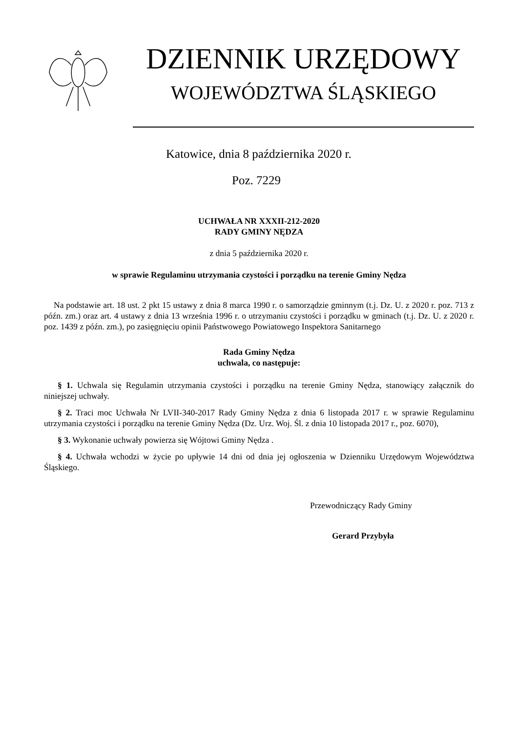DZIENNIK URZĘDOWY
WOJEWÓDZTWA ŚLĄSKIEGO
Katowice, dnia 8 października 2020 r.
Poz. 7229
UCHWAŁA NR XXXII-212-2020
RADY GMINY NĘDZA
z dnia 5 października 2020 r.
w sprawie Regulaminu utrzymania czystości i porządku na terenie Gminy Nędza
Na podstawie art. 18 ust. 2 pkt 15 ustawy z dnia 8 marca 1990 r. o samorządzie gminnym (t.j. Dz. U. z 2020 r. poz. 713 z późn. zm.) oraz art. 4 ustawy z dnia 13 września 1996 r. o utrzymaniu czystości i porządku w gminach (t.j. Dz. U. z 2020 r. poz. 1439 z późn. zm.), po zasięgnięciu opinii Państwowego Powiatowego Inspektora Sanitarnego
Rada Gminy Nędza
uchwala, co następuje:
§ 1. Uchwala się Regulamin utrzymania czystości i porządku na terenie Gminy Nędza, stanowiący załącznik do niniejszej uchwały.
§ 2. Traci moc Uchwała Nr LVII-340-2017 Rady Gminy Nędza z dnia 6 listopada 2017 r. w sprawie Regulaminu utrzymania czystości i porządku na terenie Gminy Nędza (Dz. Urz. Woj. Śl. z dnia 10 listopada 2017 r., poz. 6070),
§ 3. Wykonanie uchwały powierza się Wójtowi Gminy Nędza .
§ 4. Uchwała wchodzi w życie po upływie 14 dni od dnia jej ogłoszenia w Dzienniku Urzędowym Województwa Śląskiego.
Przewodniczący Rady Gminy
Gerard Przybyła